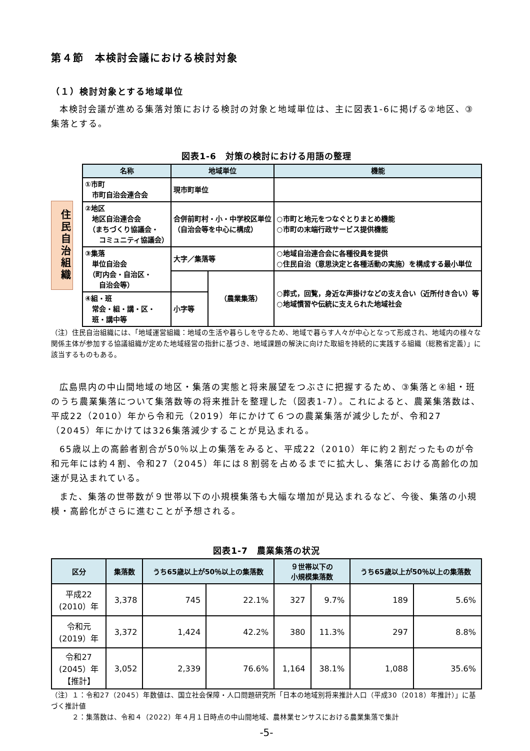第４節　本検討会議における検討対象
（１）検討対象とする地域単位
本検討会議が進める集落対策における検討の対象と地域単位は、主に図表1-6に掲げる②地区、③集落とする。
図表1-6　対策の検討における用語の整理
住民自治組織
| 名称 | 地域単位 | | 機能 |
| --- | --- | --- | --- |
| ①市町 市町自治会連合会 | 現市町単位 | | |
| ②地区 地区自治連合会 （まちづくり協議会・ コミュニティ協議会） | 合併前町村・小・中学校区単位 （自治会等を中心に構成） | | ○市町と地元をつなぐとりまとめ機能 ○市町の末端行政サービス提供機能 |
| ③集落 単位自治会 （町内会・自治区・ 自治会等） | 大字／集落等 | | ○地域自治連合会に各種役員を提供 ○住民自治（意思決定と各種活動の実施）を構成する最小単位 |
| | | （農業集落） | ○葬式，回覧，身近な声掛けなどの支え合い（近所付き合い）等 ○地域慣習や伝統に支えられた地域社会 |
| ④組・班 常会・組・講・区・ 班・講中等 | 小字等 | | |
（注）住民自治組織には、「地域運営組織：地域の生活や暮らしを守るため、地域で暮らす人々が中心となって形成され、地域内の様々な関係主体が参加する協議組織が定めた地域経営の指針に基づき、地域課題の解決に向けた取組を持続的に実践する組織（総務省定義）」に該当するものもある。
広島県内の中山間地域の地区・集落の実態と将来展望をつぶさに把握するため、③集落と④組・班のうち農業集落について集落数等の将来推計を整理した（図表1-7）。これによると、農業集落数は、平成22（2010）年から令和元（2019）年にかけて６つの農業集落が減少したが、令和27（2045）年にかけては326集落減少することが見込まれる。
65歳以上の高齢者割合が50％以上の集落をみると、平成22（2010）年に約２割だったものが令和元年には約４割、令和27（2045）年には８割弱を占めるまでに拡大し、集落における高齢化の加速が見込まれている。
また、集落の世帯数が９世帯以下の小規模集落も大幅な増加が見込まれるなど、今後、集落の小規模・高齢化がさらに進むことが予想される。
図表1-7　農業集落の状況
| 区分 | 集落数 | うち65歳以上が50％以上の集落数 | | ９世帯以下の 小規模集落数 | | うち65歳以上が50％以上の集落数 | |
| --- | --- | --- | --- | --- | --- | --- | --- |
| 平成22 (2010）年 | 3,378 | 745 | 22.1% | 327 | 9.7% | 189 | 5.6% |
| 令和元 (2019）年 | 3,372 | 1,424 | 42.2% | 380 | 11.3% | 297 | 8.8% |
| 令和27 (2045）年 【推計】 | 3,052 | 2,339 | 76.6% | 1,164 | 38.1% | 1,088 | 35.6% |
（注）１：令和27（2045）年数値は、国立社会保障・人口問題研究所「日本の地域別将来推計人口（平成30（2018）年推計）」に基づく推計値
　　　２：集落数は、令和４（2022）年４月１日時点の中山間地域、農林業センサスにおける農業集落で集計
-5-